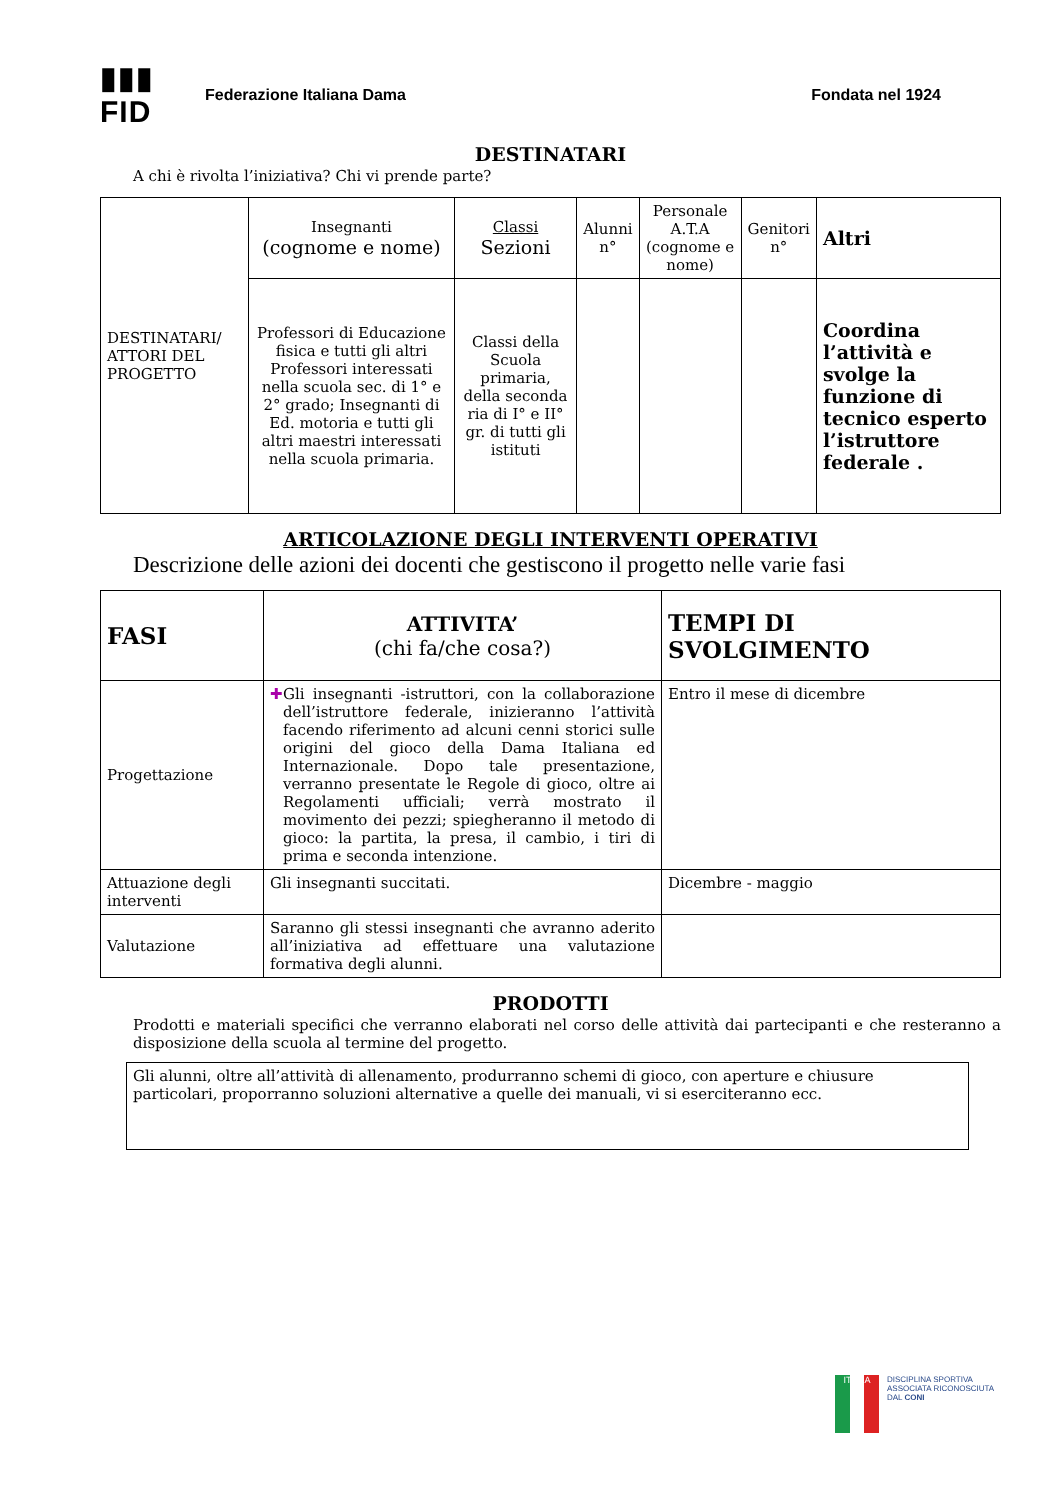▮▮▮ FID
Federazione Italiana Dama Fondata nel 1924
DESTINATARI
A chi è rivolta l’iniziativa? Chi vi prende parte?
| DESTINATARI/ ATTORI DEL PROGETTO | Insegnanti (cognome e nome) | Classi Sezioni | Alunni n° | Personale A.T.A (cognome e nome) | Genitori n° | Altri |
| | Professori di Educazione fisica e tutti gli altri Professori interessati nella scuola sec. di 1° e 2° grado; Insegnanti di Ed. motoria e tutti gli altri maestri interessati nella scuola primaria. | Classi della Scuola primaria, della seconda ria di I° e II° gr. di tutti gli istituti | | | | Coordina l’attività e svolge la funzione di tecnico esperto l’istruttore federale . |
ARTICOLAZIONE DEGLI INTERVENTI OPERATIVI
Descrizione delle azioni dei docenti che gestiscono il progetto nelle varie fasi
| FASI | ATTIVITA’ (chi fa/che cosa?) | TEMPI DI SVOLGIMENTO |
| --- | --- | --- |
| Progettazione | ✚ Gli insegnanti -istruttori, con la collaborazione dell’istruttore federale, inizieranno l’attività facendo riferimento ad alcuni cenni storici sulle origini del gioco della Dama Italiana ed Internazionale. Dopo tale presentazione, verranno presentate le Regole di gioco, oltre ai Regolamenti ufficiali; verrà mostrato il movimento dei pezzi; spiegheranno il metodo di gioco: la partita, la presa, il cambio, i tiri di prima e seconda intenzione. | Entro il mese di dicembre |
| Attuazione degli interventi | Gli insegnanti succitati. | Dicembre - maggio |
| Valutazione | Saranno gli stessi insegnanti che avranno aderito all’iniziativa ad effettuare una valutazione formativa degli alunni. | |
PRODOTTI
Prodotti e materiali specifici che verranno elaborati nel corso delle attività dai partecipanti e che resteranno a disposizione della scuola al termine del progetto.
Gli alunni, oltre all’attività di allenamento, produrranno schemi di gioco, con aperture e chiusure particolari, proporranno soluzioni alternative a quelle dei manuali, vi si eserciteranno ecc.
ITALIA
DISCIPLINA SPORTIVA
ASSOCIATA RICONOSCIUTA
DAL CONI